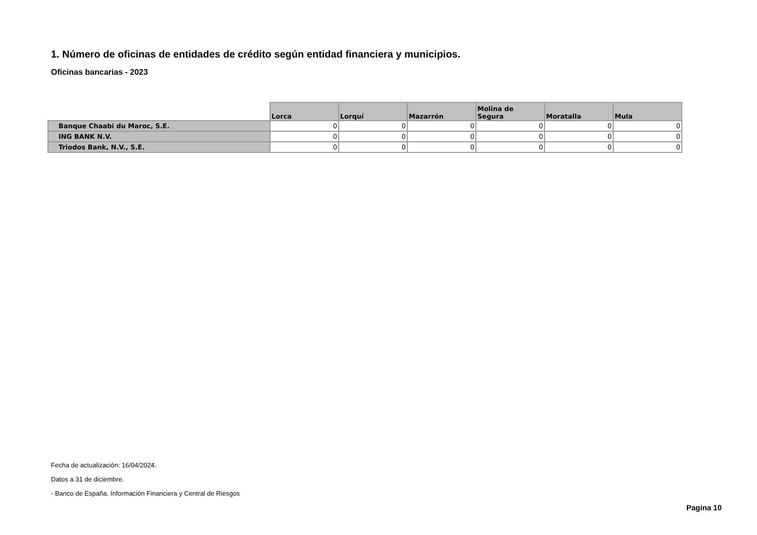1. Número de oficinas de entidades de crédito según entidad financiera y municipios.
Oficinas bancarias - 2023
| | Lorca | Lorquí | Mazarrón | Molina de Segura | Moratalla | Mula |
| --- | --- | --- | --- | --- | --- | --- |
| Banque Chaabi du Maroc, S.E. | 0 | 0 | 0 | 0 | 0 | 0 |
| ING BANK N.V. | 0 | 0 | 0 | 0 | 0 | 0 |
| Triodos Bank, N.V., S.E. | 0 | 0 | 0 | 0 | 0 | 0 |
Fecha de actualización: 16/04/2024.
Datos a 31 de diciembre.
- Banco de España. Información Financiera y Central de Riesgos
Pagina 10